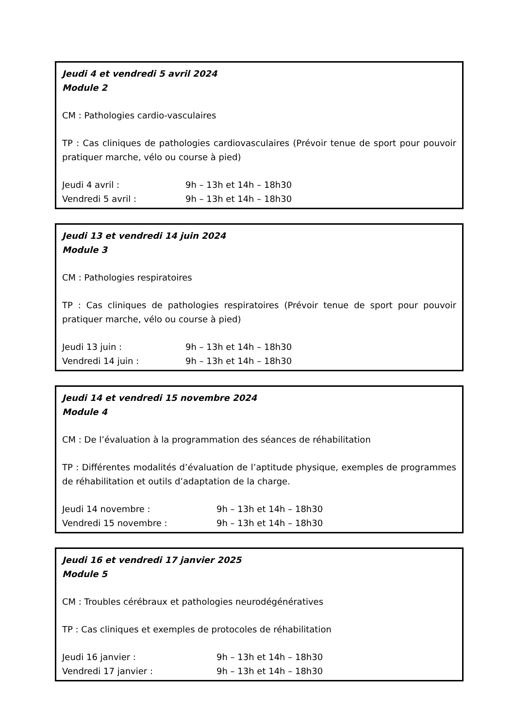Jeudi 4 et vendredi 5 avril 2024
Module 2
CM : Pathologies cardio-vasculaires
TP : Cas cliniques de pathologies cardiovasculaires (Prévoir tenue de sport pour pouvoir pratiquer marche, vélo ou course à pied)
Jeudi 4 avril : 9h – 13h et 14h – 18h30
Vendredi 5 avril : 9h – 13h et 14h – 18h30
Jeudi 13 et vendredi 14 juin 2024
Module 3
CM : Pathologies respiratoires
TP : Cas cliniques de pathologies respiratoires (Prévoir tenue de sport pour pouvoir pratiquer marche, vélo ou course à pied)
Jeudi 13 juin : 9h – 13h et 14h – 18h30
Vendredi 14 juin : 9h – 13h et 14h – 18h30
Jeudi 14 et vendredi 15 novembre 2024
Module 4
CM : De l’évaluation à la programmation des séances de réhabilitation
TP : Différentes modalités d’évaluation de l’aptitude physique, exemples de programmes de réhabilitation et outils d’adaptation de la charge.
Jeudi 14 novembre : 9h – 13h et 14h – 18h30
Vendredi 15 novembre : 9h – 13h et 14h – 18h30
Jeudi 16 et vendredi 17 janvier 2025
Module 5
CM : Troubles cérébraux et pathologies neurodégénératives
TP : Cas cliniques et exemples de protocoles de réhabilitation
Jeudi 16 janvier : 9h – 13h et 14h – 18h30
Vendredi 17 janvier : 9h – 13h et 14h – 18h30